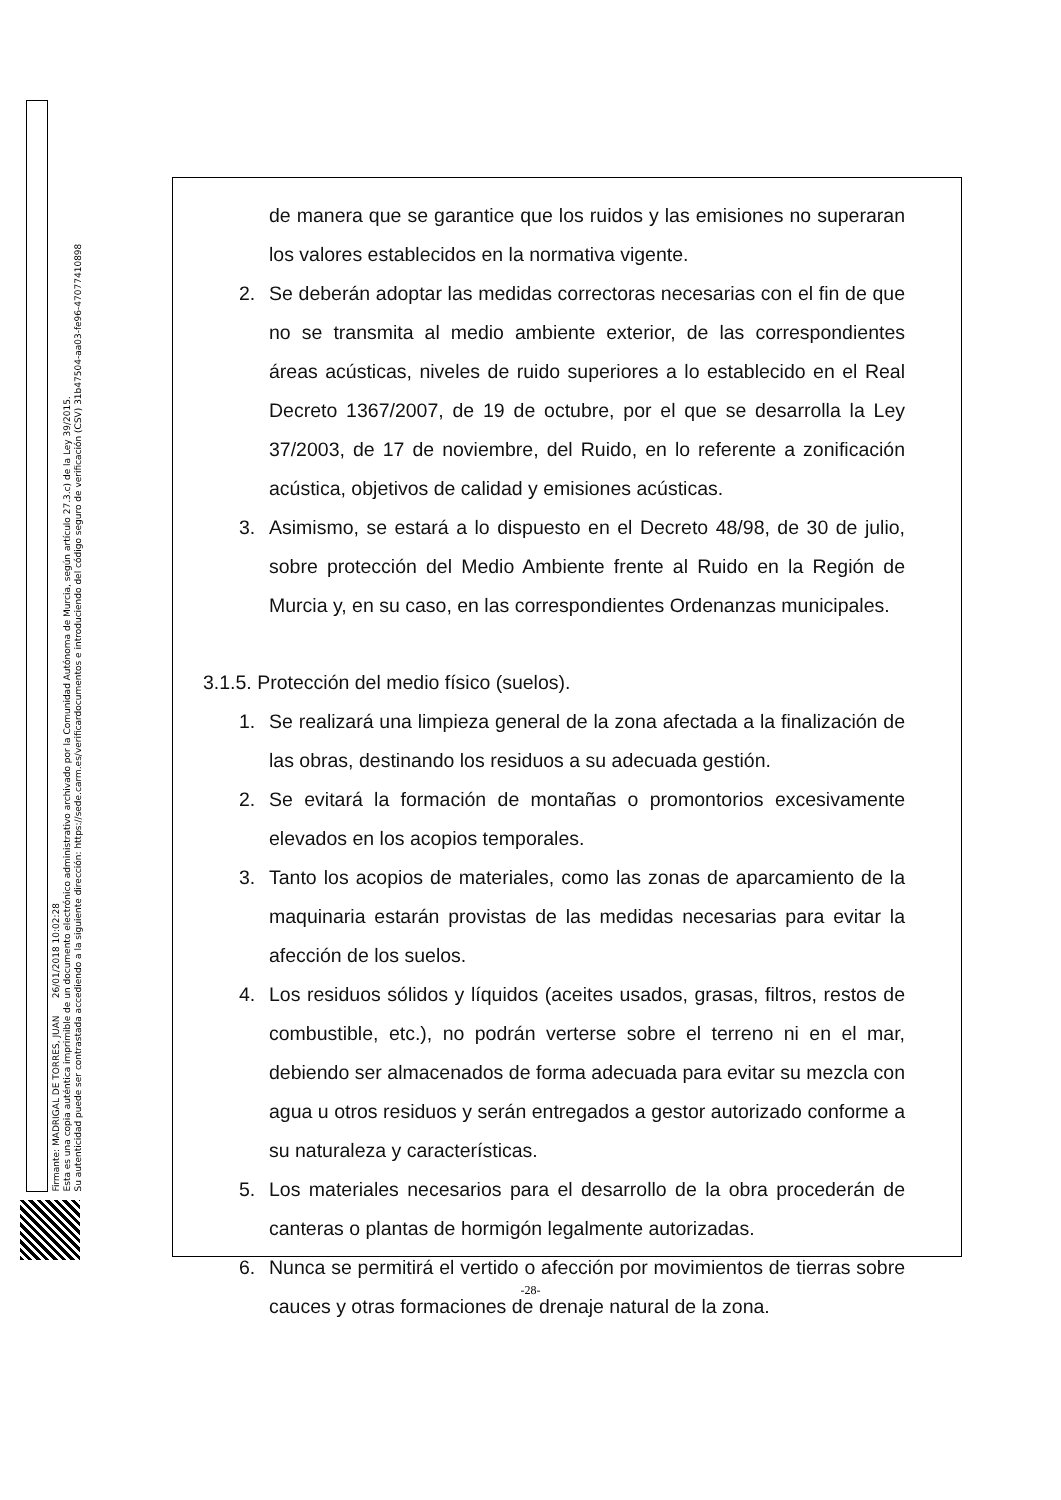Firmante: MADRIGAL DE TORRES, JUAN 26/01/2018 10:02:28
Esta es una copia auténtica imprimible de un documento electrónico administrativo archivado por la Comunidad Autónoma de Murcia, según artículo 27.3.c) de la Ley 39/2015.
Su autenticidad puede ser contrastada accediendo a la siguiente dirección: https://sede.carm.es/verificardocumentos e introduciendo del código seguro de verificación (CSV) 31b47504-aa03-fe96-47077410898
de manera que se garantice que los ruidos y las emisiones no superaran los valores establecidos en la normativa vigente.
2. Se deberán adoptar las medidas correctoras necesarias con el fin de que no se transmita al medio ambiente exterior, de las correspondientes áreas acústicas, niveles de ruido superiores a lo establecido en el Real Decreto 1367/2007, de 19 de octubre, por el que se desarrolla la Ley 37/2003, de 17 de noviembre, del Ruido, en lo referente a zonificación acústica, objetivos de calidad y emisiones acústicas.
3. Asimismo, se estará a lo dispuesto en el Decreto 48/98, de 30 de julio, sobre protección del Medio Ambiente frente al Ruido en la Región de Murcia y, en su caso, en las correspondientes Ordenanzas municipales.
3.1.5. Protección del medio físico (suelos).
1. Se realizará una limpieza general de la zona afectada a la finalización de las obras, destinando los residuos a su adecuada gestión.
2. Se evitará la formación de montañas o promontorios excesivamente elevados en los acopios temporales.
3. Tanto los acopios de materiales, como las zonas de aparcamiento de la maquinaria estarán provistas de las medidas necesarias para evitar la afección de los suelos.
4. Los residuos sólidos y líquidos (aceites usados, grasas, filtros, restos de combustible, etc.), no podrán verterse sobre el terreno ni en el mar, debiendo ser almacenados de forma adecuada para evitar su mezcla con agua u otros residuos y serán entregados a gestor autorizado conforme a su naturaleza y características.
5. Los materiales necesarios para el desarrollo de la obra procederán de canteras o plantas de hormigón legalmente autorizadas.
6. Nunca se permitirá el vertido o afección por movimientos de tierras sobre cauces y otras formaciones de drenaje natural de la zona.
-28-